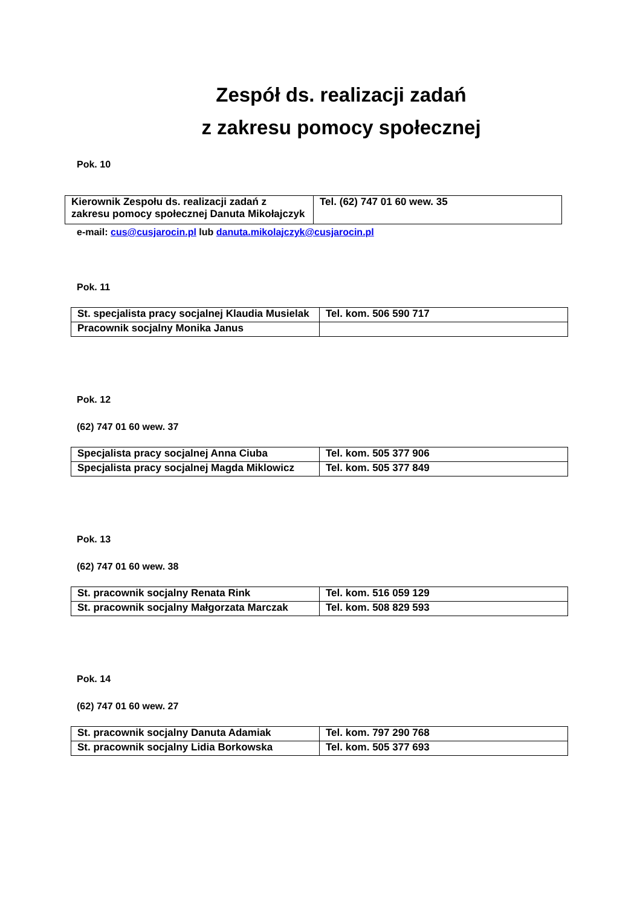Zespół ds. realizacji zadań
z zakresu pomocy społecznej
Pok. 10
| Kierownik Zespołu ds. realizacji zadań z zakresu pomocy społecznej Danuta Mikołajczyk | Tel. (62) 747 01 60 wew. 35 |
e-mail: cus@cusjarocin.pl lub danuta.mikolajczyk@cusjarocin.pl
Pok. 11
| St. specjalista pracy socjalnej Klaudia Musielak | Tel. kom. 506 590 717 |
| Pracownik socjalny Monika Janus | |
Pok. 12
(62) 747 01 60 wew. 37
| Specjalista pracy socjalnej Anna Ciuba | Tel. kom. 505 377 906 |
| Specjalista pracy socjalnej Magda Miklowicz | Tel. kom. 505 377 849 |
Pok. 13
(62) 747 01 60 wew. 38
| St. pracownik socjalny Renata Rink | Tel. kom. 516 059 129 |
| St. pracownik socjalny Małgorzata Marczak | Tel. kom. 508 829 593 |
Pok. 14
(62) 747 01 60 wew. 27
| St. pracownik socjalny Danuta Adamiak | Tel. kom. 797 290 768 |
| St. pracownik socjalny Lidia Borkowska | Tel. kom. 505 377 693 |